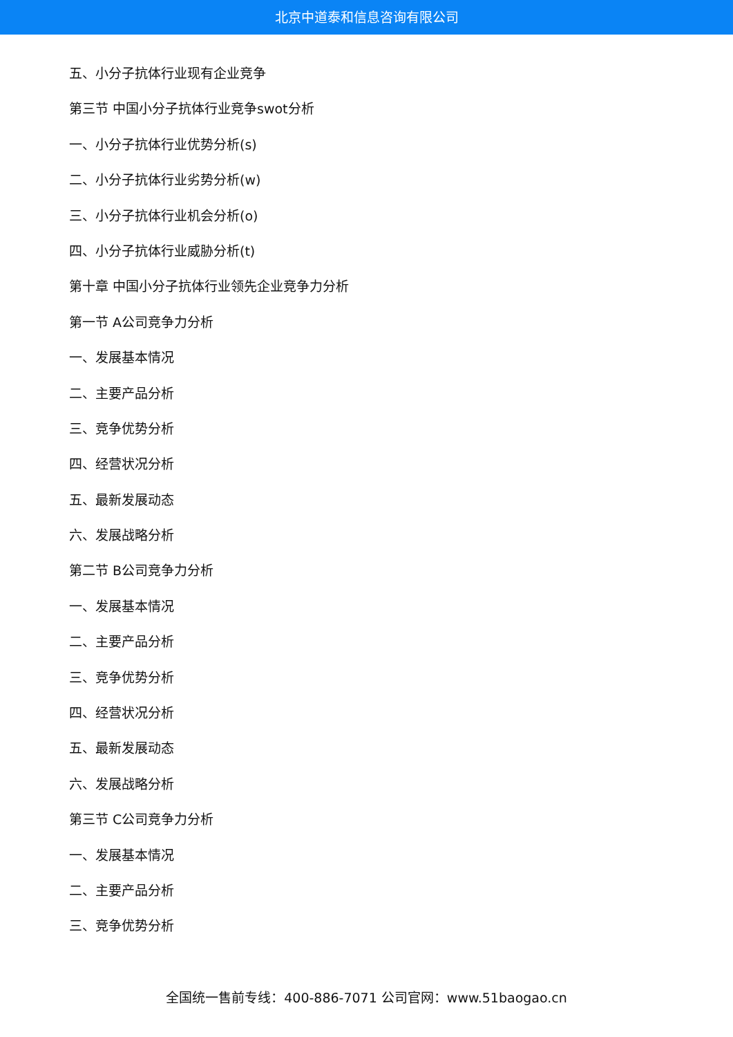北京中道泰和信息咨询有限公司
五、小分子抗体行业现有企业竞争
第三节 中国小分子抗体行业竞争swot分析
一、小分子抗体行业优势分析(s)
二、小分子抗体行业劣势分析(w)
三、小分子抗体行业机会分析(o)
四、小分子抗体行业威胁分析(t)
第十章 中国小分子抗体行业领先企业竞争力分析
第一节 A公司竞争力分析
一、发展基本情况
二、主要产品分析
三、竞争优势分析
四、经营状况分析
五、最新发展动态
六、发展战略分析
第二节 B公司竞争力分析
一、发展基本情况
二、主要产品分析
三、竞争优势分析
四、经营状况分析
五、最新发展动态
六、发展战略分析
第三节 C公司竞争力分析
一、发展基本情况
二、主要产品分析
三、竞争优势分析
全国统一售前专线：400-886-7071 公司官网：www.51baogao.cn